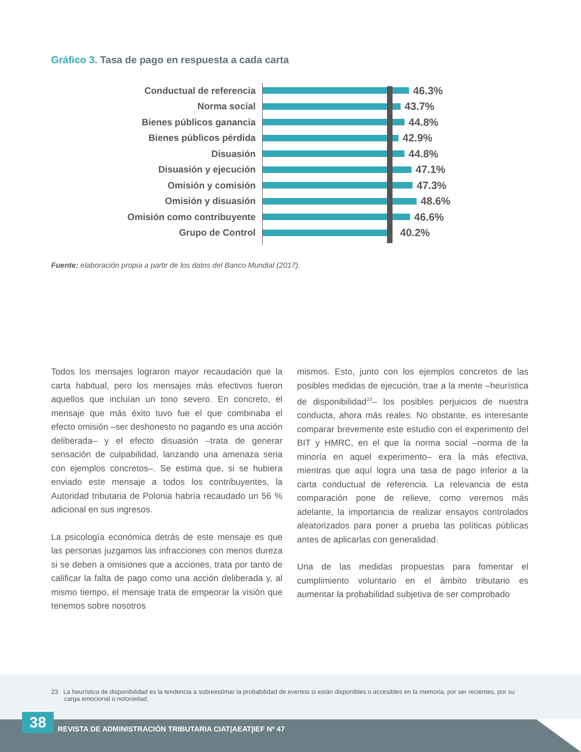Gráfico 3. Tasa de pago en respuesta a cada carta
Conductual de referencia 46.3%
Norma social 43.7%
Bienes públicos ganancia 44.8%
Bienes públicos pérdida 42.9%
Disuasión 44.8%
Disuasión y ejecución 47.1%
Omisión y comisión 47.3%
Omisión y disuasión 48.6%
Omisión como contribuyente 46.6%
Grupo de Control 40.2%
Fuente: elaboración propia a partir de los datos del Banco Mundial (2017).
Todos los mensajes lograron mayor recaudación que la carta habitual, pero los mensajes más efectivos fueron aquellos que incluían un tono severo. En concreto, el mensaje que más éxito tuvo fue el que combinaba el efecto omisión –ser deshonesto no pagando es una acción deliberada– y el efecto disuasión –trata de generar sensación de culpabilidad, lanzando una amenaza seria con ejemplos concretos–. Se estima que, si se hubiera enviado este mensaje a todos los contribuyentes, la Autoridad tributaria de Polonia habría recaudado un 56 % adicional en sus ingresos.
La psicología económica detrás de este mensaje es que las personas juzgamos las infracciones con menos dureza si se deben a omisiones que a acciones, trata por tanto de calificar la falta de pago como una acción deliberada y, al mismo tiempo, el mensaje trata de empeorar la visión que tenemos sobre nosotros
mismos. Esto, junto con los ejemplos concretos de las posibles medidas de ejecución, trae a la mente –heurística de disponibilidad<sup>23</sup>– los posibles perjuicios de nuestra conducta, ahora más reales. No obstante, es interesante comparar brevemente este estudio con el experimento del BIT y HMRC, en el que la norma social –norma de la minoría en aquel experimento– era la más efectiva, mientras que aquí logra una tasa de pago inferior a la carta conductual de referencia. La relevancia de esta comparación pone de relieve, como veremos más adelante, la importancia de realizar ensayos controlados aleatorizados para poner a prueba las políticas públicas antes de aplicarlas con generalidad.
Una de las medidas propuestas para fomentar el cumplimiento voluntario en el ámbito tributario es aumentar la probabilidad subjetiva de ser comprobado
23 La heurística de disponibilidad es la tendencia a sobreestimar la probabilidad de eventos si están disponibles o accesibles en la memoria, por ser recientes, por su carga emocional o notoriedad.
38
REVISTA DE ADMINISTRACIÓN TRIBUTARIA CIAT|AEAT|IEF Nº 47